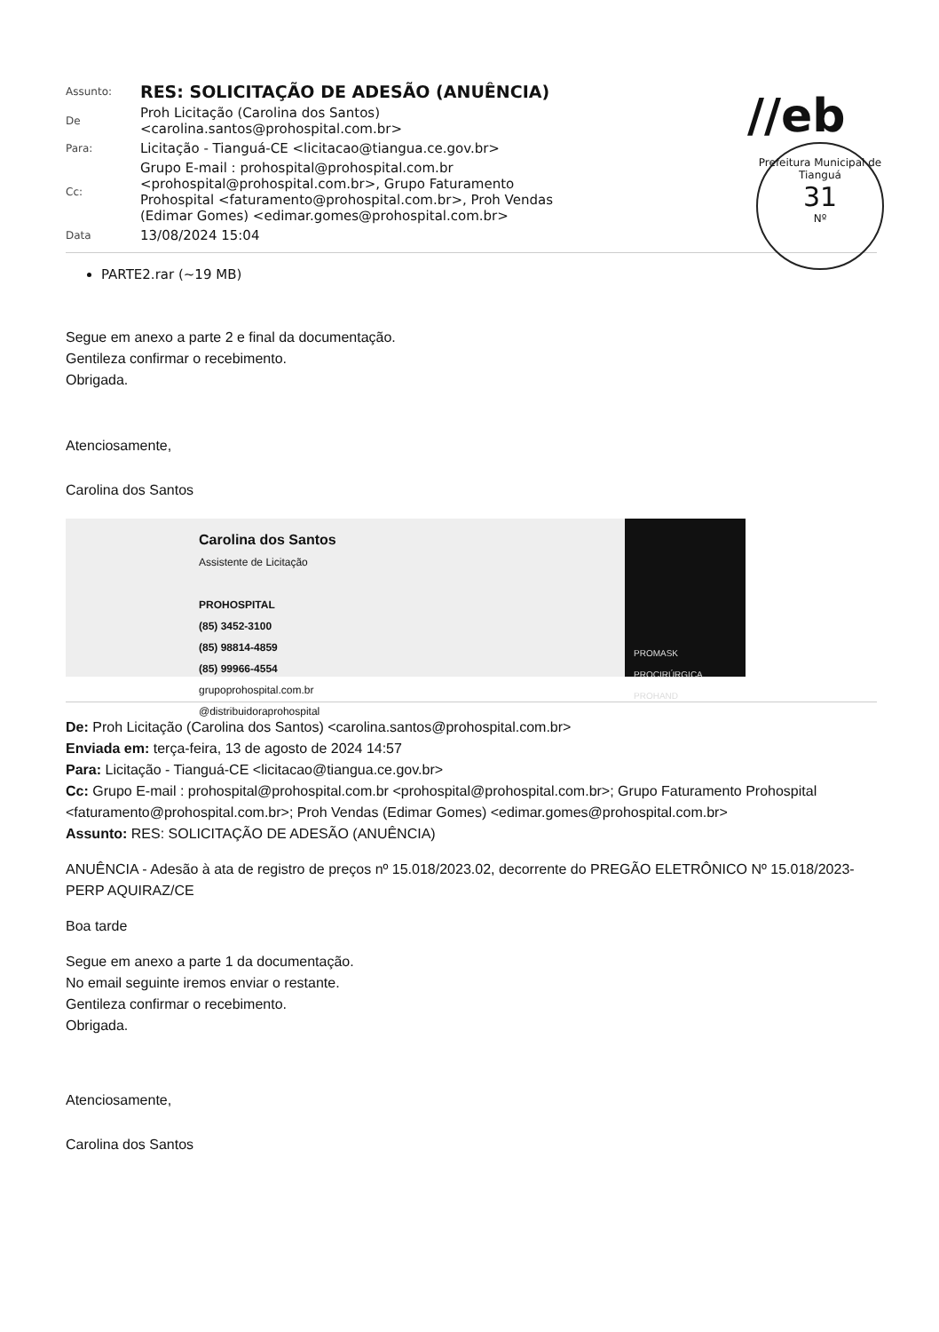//eb
Prefeitura Municipal de Tianguá
31
Nº
| Assunto: | RES: SOLICITAÇÃO DE ADESÃO (ANUÊNCIA) |
| De | Proh Licitação (Carolina dos Santos) <carolina.santos@prohospital.com.br> |
| Para: | Licitação - Tianguá-CE <licitacao@tiangua.ce.gov.br> |
| Cc: | Grupo E-mail : prohospital@prohospital.com.br <prohospital@prohospital.com.br>, Grupo Faturamento Prohospital <faturamento@prohospital.com.br>, Proh Vendas (Edimar Gomes) <edimar.gomes@prohospital.com.br> |
| Data | 13/08/2024 15:04 |
PARTE2.rar (~19 MB)
Segue em anexo a parte 2 e final da documentação.
Gentileza confirmar o recebimento.
Obrigada.
Atenciosamente,
Carolina dos Santos
Carolina dos Santos
Assistente de Licitação
PROHOSPITAL
(85) 3452-3100
(85) 98814-4859
(85) 99966-4554
grupoprohospital.com.br
@distribuidoraprohospital
PROMASK PROCIRÚRGICA PROHAND
De: Proh Licitação (Carolina dos Santos) <carolina.santos@prohospital.com.br>
Enviada em: terça-feira, 13 de agosto de 2024 14:57
Para: Licitação - Tianguá-CE <licitacao@tiangua.ce.gov.br>
Cc: Grupo E-mail : prohospital@prohospital.com.br <prohospital@prohospital.com.br>; Grupo Faturamento Prohospital <faturamento@prohospital.com.br>; Proh Vendas (Edimar Gomes) <edimar.gomes@prohospital.com.br>
Assunto: RES: SOLICITAÇÃO DE ADESÃO (ANUÊNCIA)
ANUÊNCIA - Adesão à ata de registro de preços nº 15.018/2023.02, decorrente do PREGÃO ELETRÔNICO Nº 15.018/2023-PERP AQUIRAZ/CE
Boa tarde
Segue em anexo a parte 1 da documentação.
No email seguinte iremos enviar o restante.
Gentileza confirmar o recebimento.
Obrigada.
Atenciosamente,
Carolina dos Santos